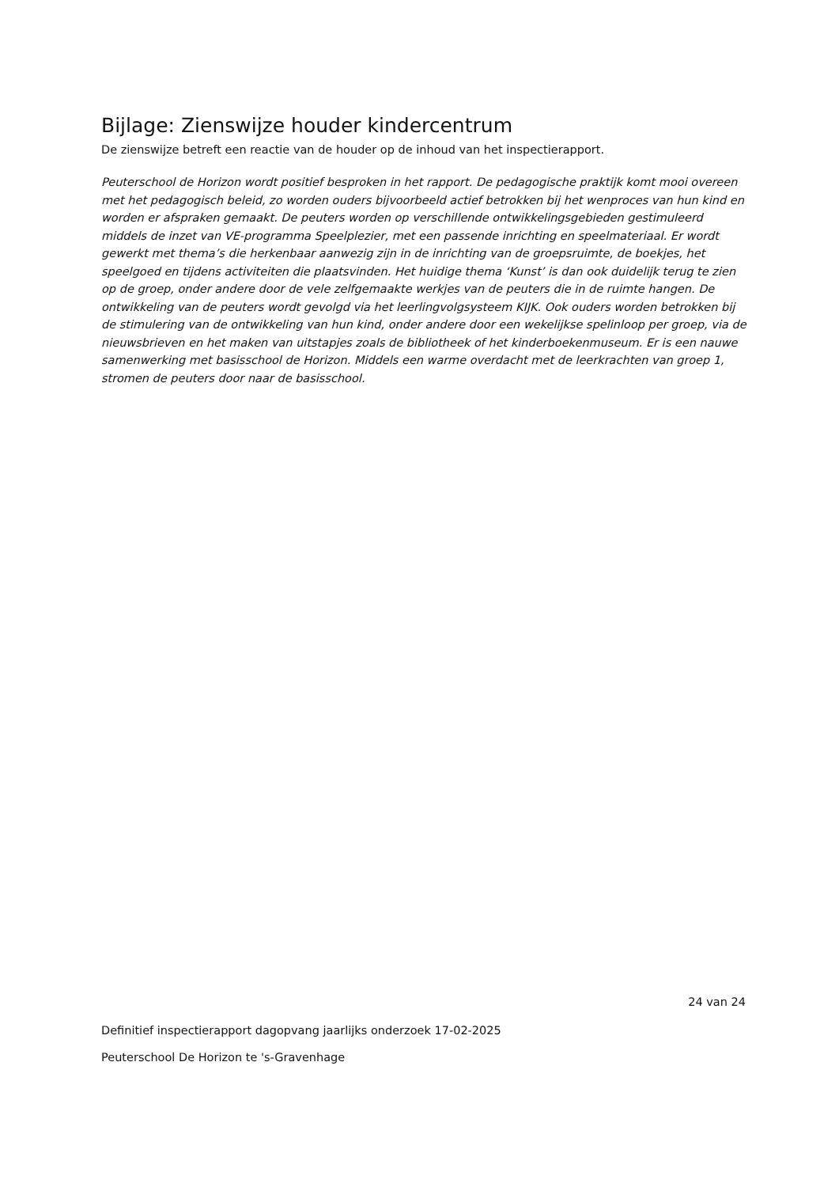Bijlage: Zienswijze houder kindercentrum
De zienswijze betreft een reactie van de houder op de inhoud van het inspectierapport.
Peuterschool de Horizon wordt positief besproken in het rapport. De pedagogische praktijk komt mooi overeen met het pedagogisch beleid, zo worden ouders bijvoorbeeld actief betrokken bij het wenproces van hun kind en worden er afspraken gemaakt. De peuters worden op verschillende ontwikkelingsgebieden gestimuleerd middels de inzet van VE-programma Speelplezier, met een passende inrichting en speelmateriaal. Er wordt gewerkt met thema’s die herkenbaar aanwezig zijn in de inrichting van de groepsruimte, de boekjes, het speelgoed en tijdens activiteiten die plaatsvinden. Het huidige thema ‘Kunst’ is dan ook duidelijk terug te zien op de groep, onder andere door de vele zelfgemaakte werkjes van de peuters die in de ruimte hangen. De ontwikkeling van de peuters wordt gevolgd via het leerlingvolgsysteem KIJK. Ook ouders worden betrokken bij de stimulering van de ontwikkeling van hun kind, onder andere door een wekelijkse spelinloop per groep, via de nieuwsbrieven en het maken van uitstapjes zoals de bibliotheek of het kinderboekenmuseum. Er is een nauwe samenwerking met basisschool de Horizon. Middels een warme overdacht met de leerkrachten van groep 1, stromen de peuters door naar de basisschool.
24 van 24
Definitief inspectierapport dagopvang jaarlijks onderzoek 17-02-2025
Peuterschool De Horizon te 's-Gravenhage